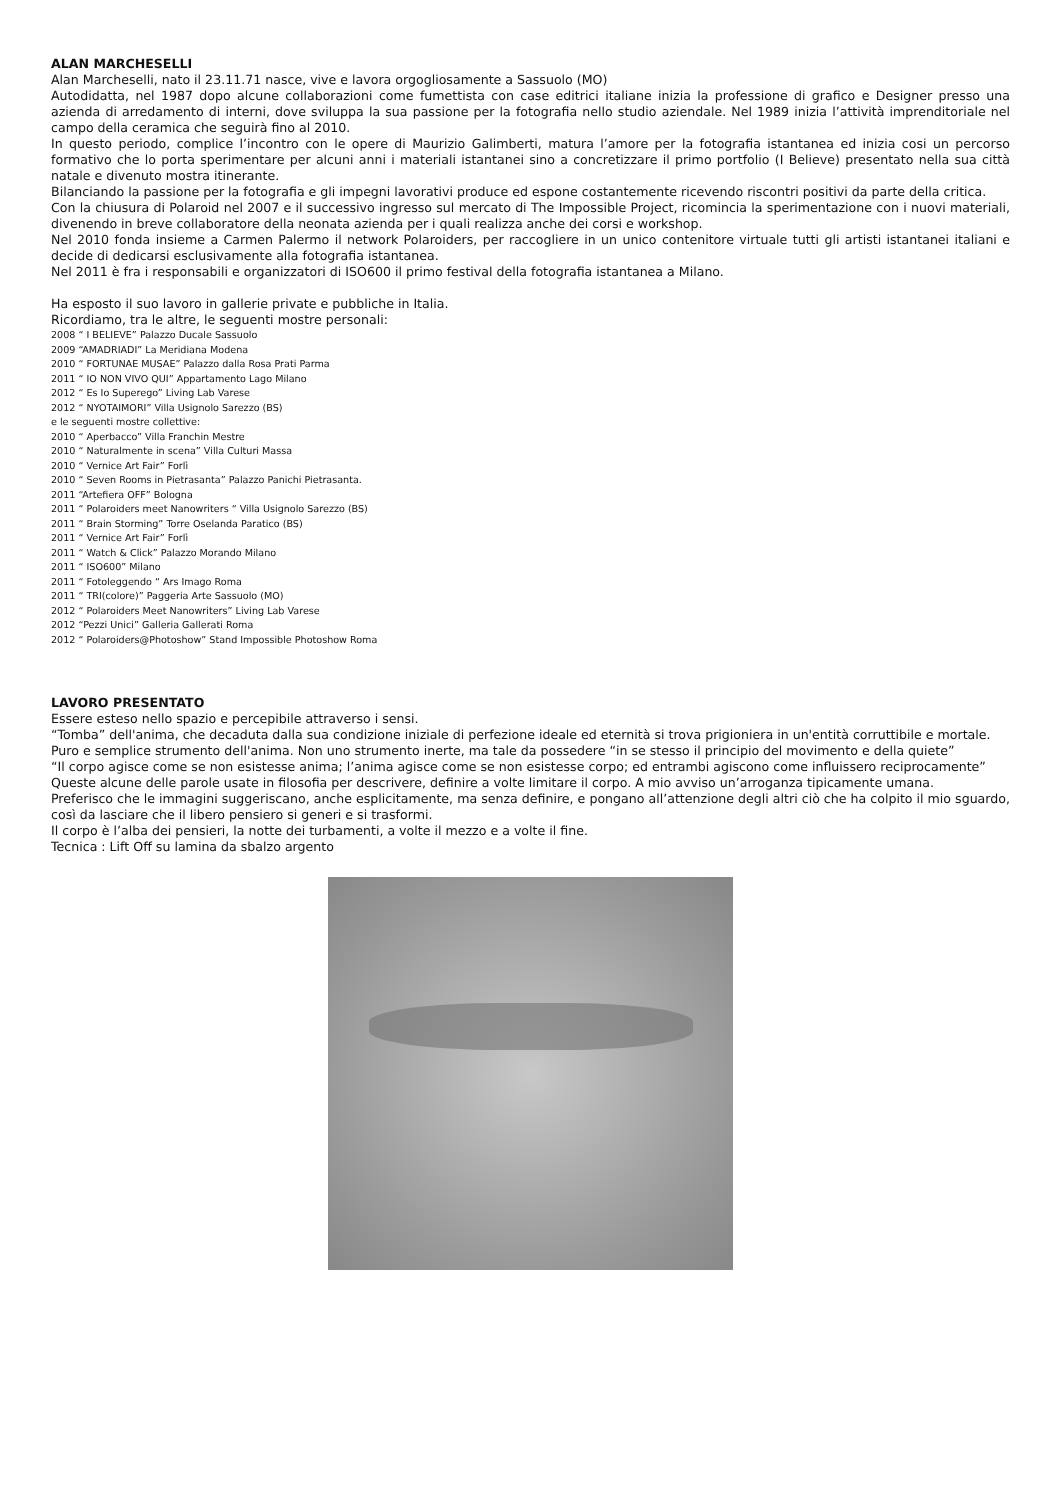ALAN MARCHESELLI
Alan Marcheselli, nato il 23.11.71 nasce, vive e lavora orgogliosamente a Sassuolo (MO)
Autodidatta, nel 1987 dopo alcune collaborazioni come fumettista con case editrici italiane inizia la professione di grafico e Designer presso una azienda di arredamento di interni, dove sviluppa la sua passione per la fotografia nello studio aziendale. Nel 1989 inizia l’attività imprenditoriale nel campo della ceramica che seguirà fino al 2010.
In questo periodo, complice l’incontro con le opere di Maurizio Galimberti, matura l’amore per la fotografia istantanea ed inizia cosi un percorso formativo che lo porta sperimentare per alcuni anni i materiali istantanei sino a concretizzare il primo portfolio (I Believe) presentato nella sua città natale e divenuto mostra itinerante.
Bilanciando la passione per la fotografia e gli impegni lavorativi produce ed espone costantemente ricevendo riscontri positivi da parte della critica.
Con la chiusura di Polaroid nel 2007 e il successivo ingresso sul mercato di The Impossible Project, ricomincia la sperimentazione con i nuovi materiali, divenendo in breve collaboratore della neonata azienda per i quali realizza anche dei corsi e workshop.
Nel 2010 fonda insieme a Carmen Palermo il network Polaroiders, per raccogliere in un unico contenitore virtuale tutti gli artisti istantanei italiani e decide di dedicarsi esclusivamente alla fotografia istantanea.
Nel 2011 è fra i responsabili e organizzatori di ISO600 il primo festival della fotografia istantanea a Milano.
Ha esposto il suo lavoro in gallerie private e pubbliche in Italia.
Ricordiamo, tra le altre, le seguenti mostre personali:
2008 “ I BELIEVE” Palazzo Ducale Sassuolo
2009 “AMADRIADI” La Meridiana Modena
2010 “ FORTUNAE MUSAE” Palazzo dalla Rosa Prati Parma
2011 “ IO NON VIVO QUI” Appartamento Lago Milano
2012 “ Es Io Superego” Living Lab Varese
2012 “ NYOTAIMORI” Villa Usignolo Sarezzo (BS)
e le seguenti mostre collettive:
2010 “ Aperbacco” Villa Franchin Mestre
2010 “ Naturalmente in scena” Villa Culturi Massa
2010 “ Vernice Art Fair” Forlì
2010 “ Seven Rooms in Pietrasanta” Palazzo Panichi Pietrasanta.
2011 “Artefiera OFF” Bologna
2011 “ Polaroiders meet Nanowriters “ Villa Usignolo Sarezzo (BS)
2011 “ Brain Storming” Torre Oselanda Paratico (BS)
2011 “ Vernice Art Fair” Forlì
2011 “ Watch & Click” Palazzo Morando Milano
2011 “ ISO600” Milano
2011 “ Fotoleggendo “ Ars Imago Roma
2011 “ TRI(colore)” Paggeria Arte Sassuolo (MO)
2012 “ Polaroiders Meet Nanowriters” Living Lab Varese
2012 “Pezzi Unici” Galleria Gallerati Roma
2012 “ Polaroiders@Photoshow” Stand Impossible Photoshow Roma
LAVORO PRESENTATO
Essere esteso nello spazio e percepibile attraverso i sensi.
“Tomba” dell'anima, che decaduta dalla sua condizione iniziale di perfezione ideale ed eternità si trova prigioniera in un'entità corruttibile e mortale.
Puro e semplice strumento dell'anima. Non uno strumento inerte, ma tale da possedere “in se stesso il principio del movimento e della quiete”
“Il corpo agisce come se non esistesse anima; l’anima agisce come se non esistesse corpo; ed entrambi agiscono come influissero reciprocamente”
Queste alcune delle parole usate in filosofia per descrivere, definire a volte limitare il corpo. A mio avviso un’arroganza tipicamente umana.
Preferisco che le immagini suggeriscano, anche esplicitamente, ma senza definire, e pongano all’attenzione degli altri ciò che ha colpito il mio sguardo, così da lasciare che il libero pensiero si generi e si trasformi.
Il corpo è l’alba dei pensieri, la notte dei turbamenti, a volte il mezzo e a volte il fine.
Tecnica : Lift Off su lamina da sbalzo argento